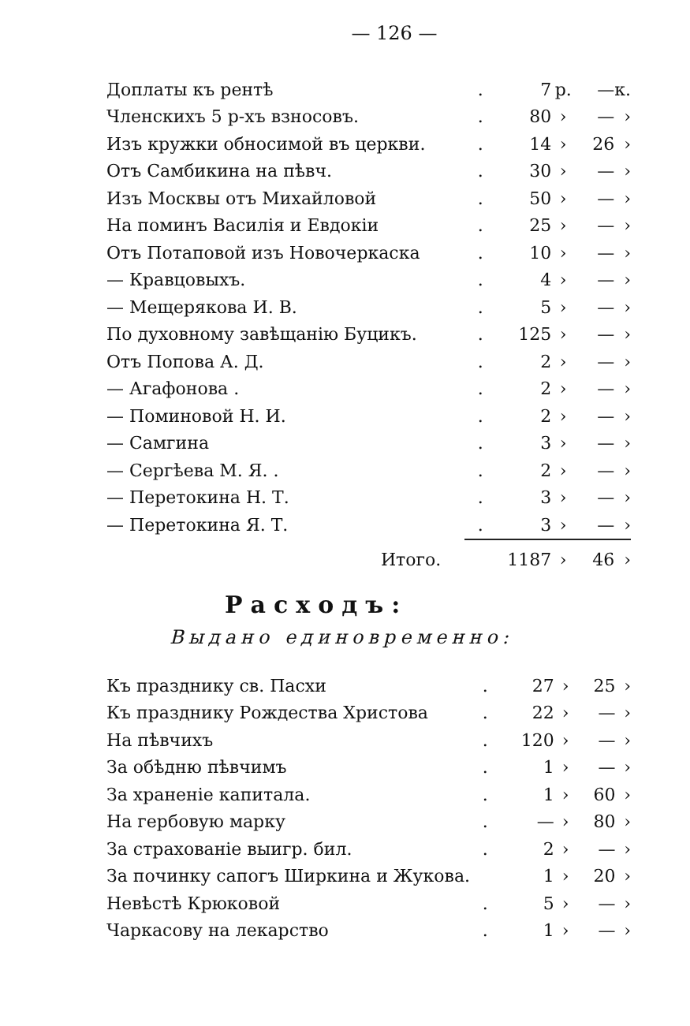— 126 —
| Доплаты къ рентѣ | . | 7 | р. | — | к. |
| Членскихъ 5 р-хъ взносовъ. | . | 80 | › | — | › |
| Изъ кружки обносимой въ церкви. | . | 14 | › | 26 | › |
| Отъ Самбикина на пѣвч. | . | 30 | › | — | › |
| Изъ Москвы отъ Михайловой | . | 50 | › | — | › |
| На поминъ Василія и Евдокіи | . | 25 | › | — | › |
| Отъ Потаповой изъ Новочеркаска | . | 10 | › | — | › |
| — Кравцовыхъ. | . | 4 | › | — | › |
| — Мещерякова И. В. | . | 5 | › | — | › |
| По духовному завѣщанію Буцикъ. | . | 125 | › | — | › |
| Отъ Попова А. Д. | . | 2 | › | — | › |
| — Агафонова . | . | 2 | › | — | › |
| — Поминовой Н. И. | . | 2 | › | — | › |
| — Самгина | . | 3 | › | — | › |
| — Сергѣева М. Я. . | . | 2 | › | — | › |
| — Перетокина Н. Т. | . | 3 | › | — | › |
| — Перетокина Я. Т. | . | 3 | › | — | › |
| Итого. | | 1187 | › | 46 | › |
Расходъ:
Выдано единовременно:
| Къ празднику св. Пасхи | . | 27 | › | 25 | › |
| Къ празднику Рождества Христова | . | 22 | › | — | › |
| На пѣвчихъ | . | 120 | › | — | › |
| За обѣдню пѣвчимъ | . | 1 | › | — | › |
| За храненіе капитала. | . | 1 | › | 60 | › |
| На гербовую марку | . | — | › | 80 | › |
| За страхованіе выигр. бил. | . | 2 | › | — | › |
| За починку сапогъ Ширкина и Жукова. | | 1 | › | 20 | › |
| Невѣстѣ Крюковой | . | 5 | › | — | › |
| Чаркасову на лекарство | . | 1 | › | — | › |